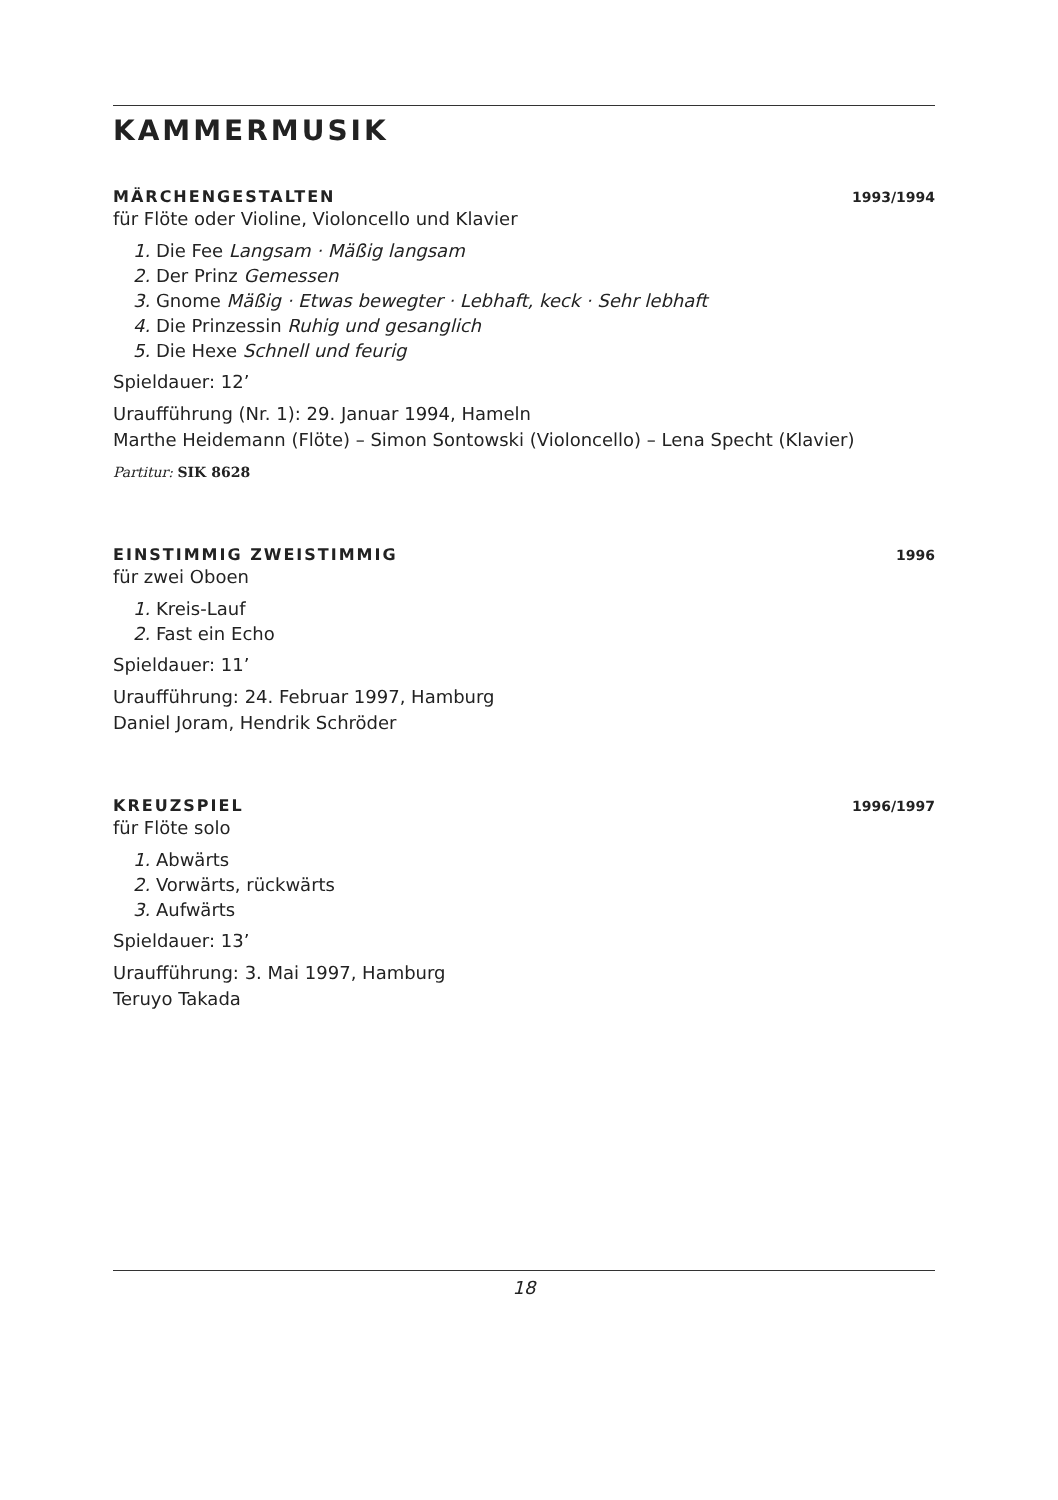KAMMERMUSIK
MÄRCHENGESTALTEN 1993/1994
für Flöte oder Violine, Violoncello und Klavier
1. Die Fee Langsam · Mäßig langsam
2. Der Prinz Gemessen
3. Gnome Mäßig · Etwas bewegter · Lebhaft, keck · Sehr lebhaft
4. Die Prinzessin Ruhig und gesanglich
5. Die Hexe Schnell und feurig
Spieldauer: 12’
Uraufführung (Nr. 1): 29. Januar 1994, Hameln
Marthe Heidemann (Flöte) – Simon Sontowski (Violoncello) – Lena Specht (Klavier)
Partitur: SIK 8628
EINSTIMMIG ZWEISTIMMIG 1996
für zwei Oboen
1. Kreis-Lauf
2. Fast ein Echo
Spieldauer: 11’
Uraufführung: 24. Februar 1997, Hamburg
Daniel Joram, Hendrik Schröder
KREUZSPIEL 1996/1997
für Flöte solo
1. Abwärts
2. Vorwärts, rückwärts
3. Aufwärts
Spieldauer: 13’
Uraufführung: 3. Mai 1997, Hamburg
Teruyo Takada
18